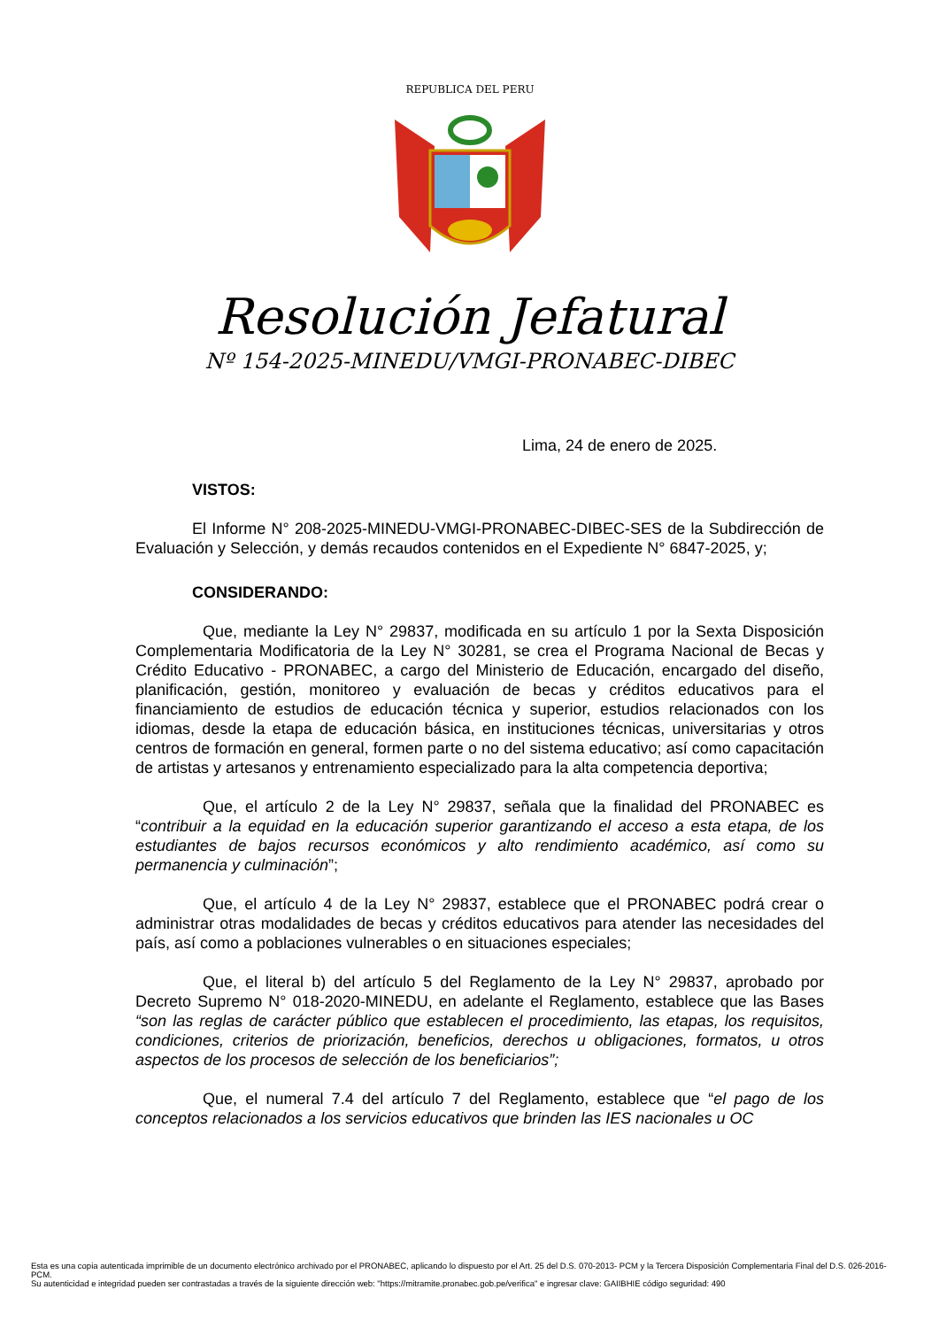REPUBLICA DEL PERU
Resolución Jefatural
Nº 154-2025-MINEDU/VMGI-PRONABEC-DIBEC
Lima, 24 de enero de 2025.
VISTOS:
El Informe N° 208-2025-MINEDU-VMGI-PRONABEC-DIBEC-SES de la Subdirección de Evaluación y Selección, y demás recaudos contenidos en el Expediente N° 6847-2025, y;
CONSIDERANDO:
Que, mediante la Ley N° 29837, modificada en su artículo 1 por la Sexta Disposición Complementaria Modificatoria de la Ley N° 30281, se crea el Programa Nacional de Becas y Crédito Educativo - PRONABEC, a cargo del Ministerio de Educación, encargado del diseño, planificación, gestión, monitoreo y evaluación de becas y créditos educativos para el financiamiento de estudios de educación técnica y superior, estudios relacionados con los idiomas, desde la etapa de educación básica, en instituciones técnicas, universitarias y otros centros de formación en general, formen parte o no del sistema educativo; así como capacitación de artistas y artesanos y entrenamiento especializado para la alta competencia deportiva;
Que, el artículo 2 de la Ley N° 29837, señala que la finalidad del PRONABEC es “contribuir a la equidad en la educación superior garantizando el acceso a esta etapa, de los estudiantes de bajos recursos económicos y alto rendimiento académico, así como su permanencia y culminación”;
Que, el artículo 4 de la Ley N° 29837, establece que el PRONABEC podrá crear o administrar otras modalidades de becas y créditos educativos para atender las necesidades del país, así como a poblaciones vulnerables o en situaciones especiales;
Que, el literal b) del artículo 5 del Reglamento de la Ley N° 29837, aprobado por Decreto Supremo N° 018-2020-MINEDU, en adelante el Reglamento, establece que las Bases “son las reglas de carácter público que establecen el procedimiento, las etapas, los requisitos, condiciones, criterios de priorización, beneficios, derechos u obligaciones, formatos, u otros aspectos de los procesos de selección de los beneficiarios”;
Que, el numeral 7.4 del artículo 7 del Reglamento, establece que “el pago de los conceptos relacionados a los servicios educativos que brinden las IES nacionales u OC
Esta es una copia autenticada imprimible de un documento electrónico archivado por el PRONABEC, aplicando lo dispuesto por el Art. 25 del D.S. 070-2013- PCM y la Tercera Disposición Complementaria Final del D.S. 026-2016-PCM.
Su autenticidad e integridad pueden ser contrastadas a través de la siguiente dirección web: "https://mitramite.pronabec.gob.pe/verifica" e ingresar clave: GAIIBHIE código seguridad: 490